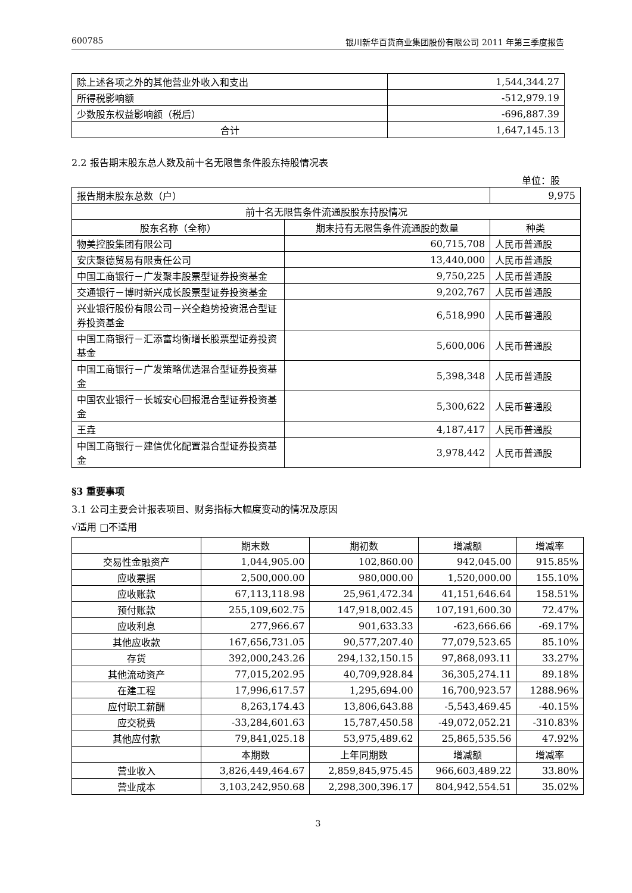600785 银川新华百货商业集团股份有限公司 2011 年第三季度报告
| 除上述各项之外的其他营业外收入和支出 | 1,544,344.27 |
| 所得税影响额 | -512,979.19 |
| 少数股东权益影响额（税后） | -696,887.39 |
| 合计 | 1,647,145.13 |
2.2 报告期末股东总人数及前十名无限售条件股东持股情况表
单位：股
| 报告期末股东总数（户） | | 9,975 |
| 前十名无限售条件流通股股东持股情况 | | |
| 股东名称（全称） | 期末持有无限售条件流通股的数量 | 种类 |
| 物美控股集团有限公司 | 60,715,708 | 人民币普通股 |
| 安庆聚德贸易有限责任公司 | 13,440,000 | 人民币普通股 |
| 中国工商银行－广发聚丰股票型证券投资基金 | 9,750,225 | 人民币普通股 |
| 交通银行－博时新兴成长股票型证券投资基金 | 9,202,767 | 人民币普通股 |
| 兴业银行股份有限公司－兴全趋势投资混合型证券投资基金 | 6,518,990 | 人民币普通股 |
| 中国工商银行－汇添富均衡增长股票型证券投资基金 | 5,600,006 | 人民币普通股 |
| 中国工商银行－广发策略优选混合型证券投资基金 | 5,398,348 | 人民币普通股 |
| 中国农业银行－长城安心回报混合型证券投资基金 | 5,300,622 | 人民币普通股 |
| 王垚 | 4,187,417 | 人民币普通股 |
| 中国工商银行－建信优化配置混合型证券投资基金 | 3,978,442 | 人民币普通股 |
§3 重要事项
3.1 公司主要会计报表项目、财务指标大幅度变动的情况及原因
√适用 □不适用
| | 期末数 | 期初数 | 增减额 | 增减率 |
| 交易性金融资产 | 1,044,905.00 | 102,860.00 | 942,045.00 | 915.85% |
| 应收票据 | 2,500,000.00 | 980,000.00 | 1,520,000.00 | 155.10% |
| 应收账款 | 67,113,118.98 | 25,961,472.34 | 41,151,646.64 | 158.51% |
| 预付账款 | 255,109,602.75 | 147,918,002.45 | 107,191,600.30 | 72.47% |
| 应收利息 | 277,966.67 | 901,633.33 | -623,666.66 | -69.17% |
| 其他应收款 | 167,656,731.05 | 90,577,207.40 | 77,079,523.65 | 85.10% |
| 存货 | 392,000,243.26 | 294,132,150.15 | 97,868,093.11 | 33.27% |
| 其他流动资产 | 77,015,202.95 | 40,709,928.84 | 36,305,274.11 | 89.18% |
| 在建工程 | 17,996,617.57 | 1,295,694.00 | 16,700,923.57 | 1288.96% |
| 应付职工薪酬 | 8,263,174.43 | 13,806,643.88 | -5,543,469.45 | -40.15% |
| 应交税费 | -33,284,601.63 | 15,787,450.58 | -49,072,052.21 | -310.83% |
| 其他应付款 | 79,841,025.18 | 53,975,489.62 | 25,865,535.56 | 47.92% |
| | 本期数 | 上年同期数 | 增减额 | 增减率 |
| 营业收入 | 3,826,449,464.67 | 2,859,845,975.45 | 966,603,489.22 | 33.80% |
| 营业成本 | 3,103,242,950.68 | 2,298,300,396.17 | 804,942,554.51 | 35.02% |
3